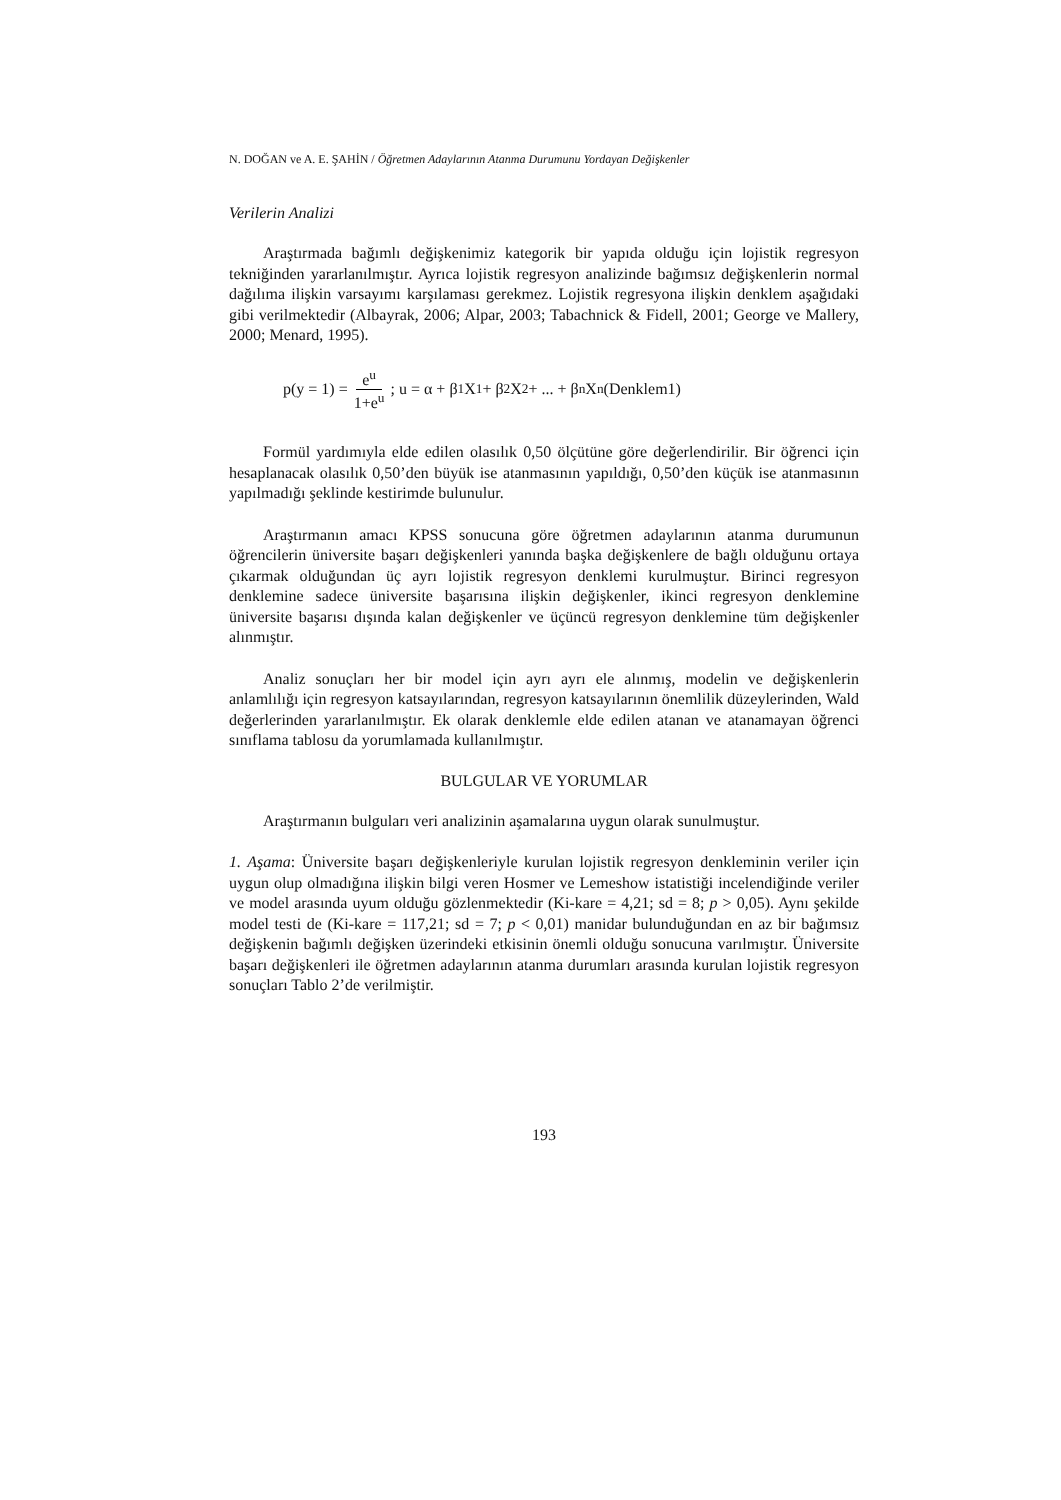N. DOĞAN ve A. E. ŞAHİN / Öğretmen Adaylarının Atanma Durumunu Yordayan Değişkenler
Verilerin Analizi
Araştırmada bağımlı değişkenimiz kategorik bir yapıda olduğu için lojistik regresyon tekniğinden yararlanılmıştır. Ayrıca lojistik regresyon analizinde bağımsız değişkenlerin normal dağılıma ilişkin varsayımı karşılaması gerekmez. Lojistik regresyona ilişkin denklem aşağıdaki gibi verilmektedir (Albayrak, 2006; Alpar, 2003; Tabachnick & Fidell, 2001; George ve Mallery, 2000; Menard, 1995).
p(y = 1) = e<sup>u</sup> 1+e<sup>u</sup> ; u = α + β<sub>1</sub>X<sub>1</sub> + β<sub>2</sub>X<sub>2</sub> + ... + β<sub>n</sub>X<sub>n</sub> (Denklem1)
Formül yardımıyla elde edilen olasılık 0,50 ölçütüne göre değerlendirilir. Bir öğrenci için hesaplanacak olasılık 0,50’den büyük ise atanmasının yapıldığı, 0,50’den küçük ise atanmasının yapılmadığı şeklinde kestirimde bulunulur.
Araştırmanın amacı KPSS sonucuna göre öğretmen adaylarının atanma durumunun öğrencilerin üniversite başarı değişkenleri yanında başka değişkenlere de bağlı olduğunu ortaya çıkarmak olduğundan üç ayrı lojistik regresyon denklemi kurulmuştur. Birinci regresyon denklemine sadece üniversite başarısına ilişkin değişkenler, ikinci regresyon denklemine üniversite başarısı dışında kalan değişkenler ve üçüncü regresyon denklemine tüm değişkenler alınmıştır.
Analiz sonuçları her bir model için ayrı ayrı ele alınmış, modelin ve değişkenlerin anlamlılığı için regresyon katsayılarından, regresyon katsayılarının önemlilik düzeylerinden, Wald değerlerinden yararlanılmıştır. Ek olarak denklemle elde edilen atanan ve atanamayan öğrenci sınıflama tablosu da yorumlamada kullanılmıştır.
BULGULAR VE YORUMLAR
Araştırmanın bulguları veri analizinin aşamalarına uygun olarak sunulmuştur.
1. Aşama: Üniversite başarı değişkenleriyle kurulan lojistik regresyon denkleminin veriler için uygun olup olmadığına ilişkin bilgi veren Hosmer ve Lemeshow istatistiği incelendiğinde veriler ve model arasında uyum olduğu gözlenmektedir (Ki-kare = 4,21; sd = 8; p > 0,05). Aynı şekilde model testi de (Ki-kare = 117,21; sd = 7; p < 0,01) manidar bulunduğundan en az bir bağımsız değişkenin bağımlı değişken üzerindeki etkisinin önemli olduğu sonucuna varılmıştır. Üniversite başarı değişkenleri ile öğretmen adaylarının atanma durumları arasında kurulan lojistik regresyon sonuçları Tablo 2’de verilmiştir.
193